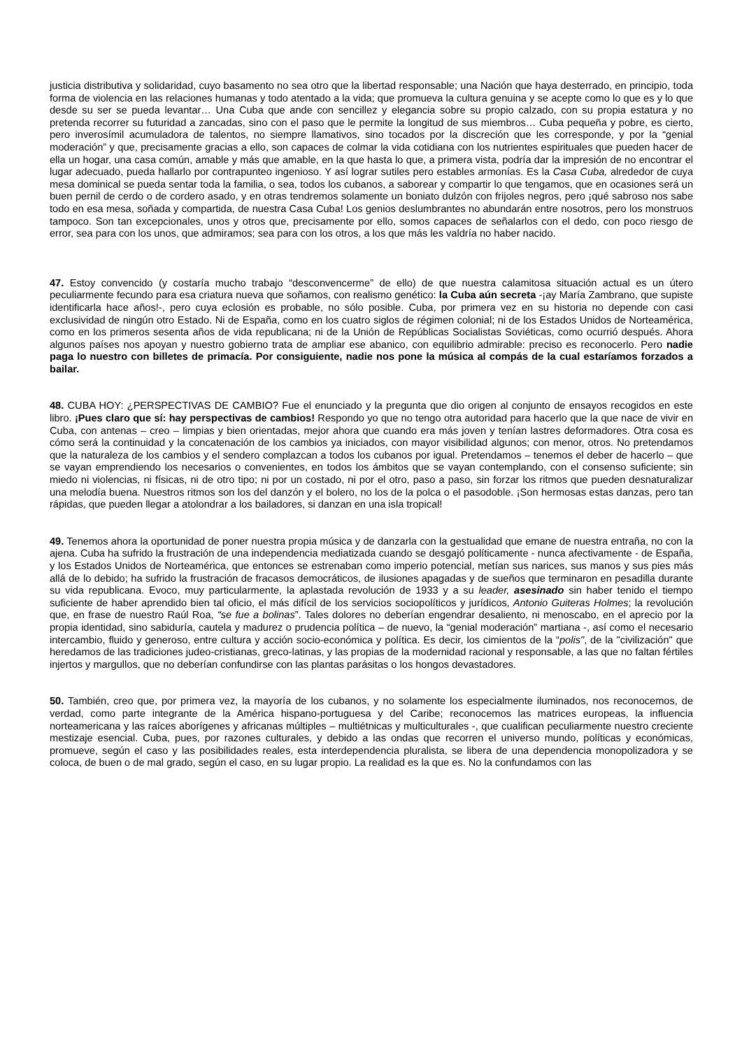justicia distributiva y solidaridad, cuyo basamento no sea otro que la libertad responsable; una Nación que haya desterrado, en principio, toda forma de violencia en las relaciones humanas y todo atentado a la vida; que promueva la cultura genuina y se acepte como lo que es y lo que desde su ser se pueda levantar… Una Cuba que ande con sencillez y elegancia sobre su propio calzado, con su propia estatura y no pretenda recorrer su futuridad a zancadas, sino con el paso que le permite la longitud de sus miembros… Cuba pequeña y pobre, es cierto, pero inverosímil acumuladora de talentos, no siempre llamativos, sino tocados por la discreción que les corresponde, y por la “genial moderación” y que, precisamente gracias a ello, son capaces de colmar la vida cotidiana con los nutrientes espirituales que pueden hacer de ella un hogar, una casa común, amable y más que amable, en la que hasta lo que, a primera vista, podría dar la impresión de no encontrar el lugar adecuado, pueda hallarlo por contrapunteo ingenioso. Y así lograr sutiles pero estables armonías. Es la Casa Cuba, alrededor de cuya mesa dominical se pueda sentar toda la familia, o sea, todos los cubanos, a saborear y compartir lo que tengamos, que en ocasiones será un buen pernil de cerdo o de cordero asado, y en otras tendremos solamente un boniato dulzón con frijoles negros, pero ¡qué sabroso nos sabe todo en esa mesa, soñada y compartida, de nuestra Casa Cuba! Los genios deslumbrantes no abundarán entre nosotros, pero los monstruos tampoco. Son tan excepcionales, unos y otros que, precisamente por ello, somos capaces de señalarlos con el dedo, con poco riesgo de error, sea para con los unos, que admiramos; sea para con los otros, a los que más les valdría no haber nacido.
47. Estoy convencido (y costaría mucho trabajo “desconvencerme” de ello) de que nuestra calamitosa situación actual es un útero peculiarmente fecundo para esa criatura nueva que soñamos, con realismo genético: la Cuba aún secreta -¡ay María Zambrano, que supiste identificarla hace años!-, pero cuya eclosión es probable, no sólo posible. Cuba, por primera vez en su historia no depende con casi exclusividad de ningún otro Estado. Ni de España, como en los cuatro siglos de régimen colonial; ni de los Estados Unidos de Norteamérica, como en los primeros sesenta años de vida republicana; ni de la Unión de Repúblicas Socialistas Soviéticas, como ocurrió después. Ahora algunos países nos apoyan y nuestro gobierno trata de ampliar ese abanico, con equilibrio admirable: preciso es reconocerlo. Pero nadie paga lo nuestro con billetes de primacía. Por consiguiente, nadie nos pone la música al compás de la cual estaríamos forzados a bailar.
48. CUBA HOY: ¿PERSPECTIVAS DE CAMBIO? Fue el enunciado y la pregunta que dio origen al conjunto de ensayos recogidos en este libro. ¡Pues claro que sí: hay perspectivas de cambios! Respondo yo que no tengo otra autoridad para hacerlo que la que nace de vivir en Cuba, con antenas – creo – limpias y bien orientadas, mejor ahora que cuando era más joven y tenían lastres deformadores. Otra cosa es cómo será la continuidad y la concatenación de los cambios ya iniciados, con mayor visibilidad algunos; con menor, otros. No pretendamos que la naturaleza de los cambios y el sendero complazcan a todos los cubanos por igual. Pretendamos – tenemos el deber de hacerlo – que se vayan emprendiendo los necesarios o convenientes, en todos los ámbitos que se vayan contemplando, con el consenso suficiente; sin miedo ni violencias, ni físicas, ni de otro tipo; ni por un costado, ni por el otro, paso a paso, sin forzar los ritmos que pueden desnaturalizar una melodía buena. Nuestros ritmos son los del danzón y el bolero, no los de la polca o el pasodoble. ¡Son hermosas estas danzas, pero tan rápidas, que pueden llegar a atolondrar a los bailadores, si danzan en una isla tropical!
49. Tenemos ahora la oportunidad de poner nuestra propia música y de danzarla con la gestualidad que emane de nuestra entraña, no con la ajena. Cuba ha sufrido la frustración de una independencia mediatizada cuando se desgajó políticamente - nunca afectivamente - de España, y los Estados Unidos de Norteamérica, que entonces se estrenaban como imperio potencial, metían sus narices, sus manos y sus pies más allá de lo debido; ha sufrido la frustración de fracasos democráticos, de ilusiones apagadas y de sueños que terminaron en pesadilla durante su vida republicana. Evoco, muy particularmente, la aplastada revolución de 1933 y a su leader, asesinado sin haber tenido el tiempo suficiente de haber aprendido bien tal oficio, el más difícil de los servicios sociopolíticos y jurídicos, Antonio Guiteras Holmes; la revolución que, en frase de nuestro Raúl Roa, “se fue a bolinas”. Tales dolores no deberían engendrar desaliento, ni menoscabo, en el aprecio por la propia identidad, sino sabiduría, cautela y madurez o prudencia política – de nuevo, la “genial moderación” martiana -, así como el necesario intercambio, fluido y generoso, entre cultura y acción socio-económica y política. Es decir, los cimientos de la “polis", de la "civilización" que heredamos de las tradiciones judeo-cristianas, greco-latinas, y las propias de la modernidad racional y responsable, a las que no faltan fértiles injertos y margullos, que no deberían confundirse con las plantas parásitas o los hongos devastadores.
50. También, creo que, por primera vez, la mayoría de los cubanos, y no solamente los especialmente iluminados, nos reconocemos, de verdad, como parte integrante de la América hispano-portuguesa y del Caribe; reconocemos las matrices europeas, la influencia norteamericana y las raíces aborígenes y africanas múltiples – multiétnicas y multiculturales -, que cualifican peculiarmente nuestro creciente mestizaje esencial. Cuba, pues, por razones culturales, y debido a las ondas que recorren el universo mundo, políticas y económicas, promueve, según el caso y las posibilidades reales, esta interdependencia pluralista, se libera de una dependencia monopolizadora y se coloca, de buen o de mal grado, según el caso, en su lugar propio. La realidad es la que es. No la confundamos con las